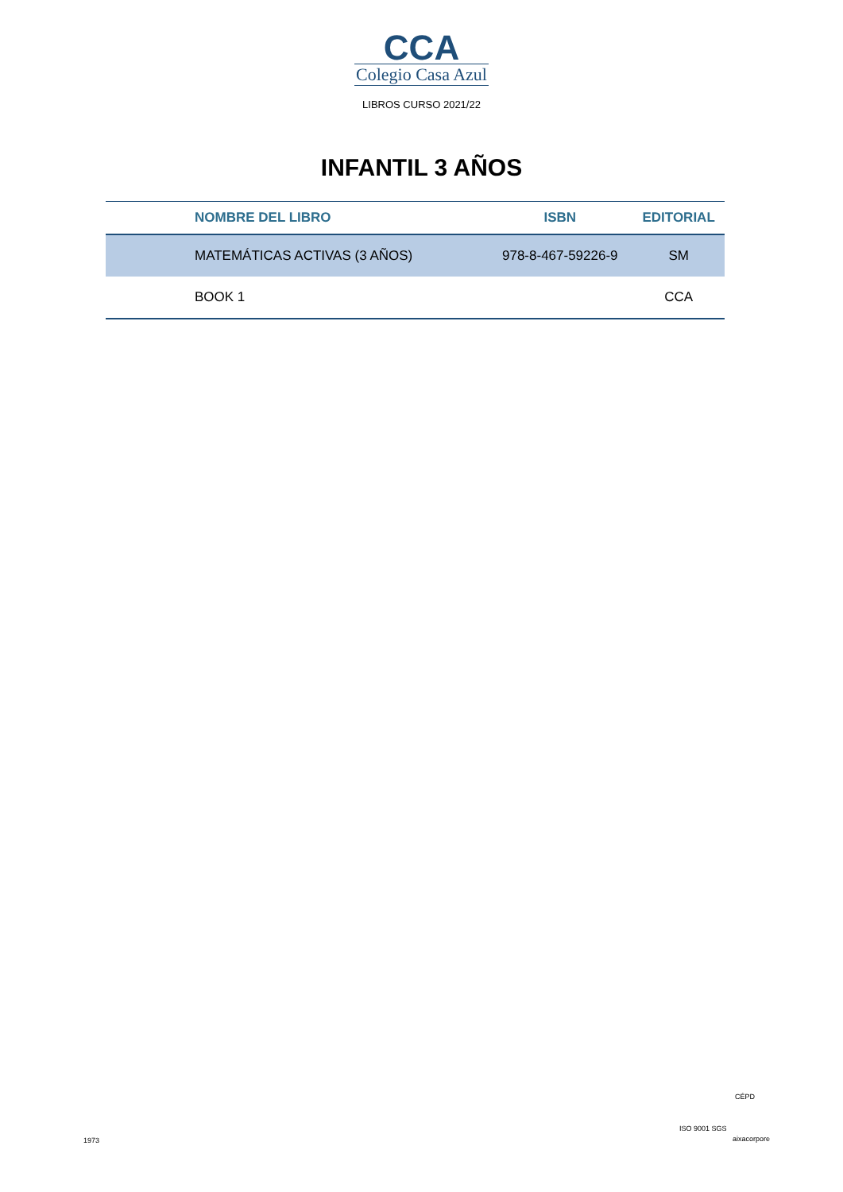CCA
Colegio Casa Azul
LIBROS CURSO 2021/22
INFANTIL 3 AÑOS
| NOMBRE DEL LIBRO | ISBN | EDITORIAL |
| --- | --- | --- |
| MATEMÁTICAS ACTIVAS (3 AÑOS) | 978-8-467-59226-9 | SM |
| BOOK 1 | | CCA |
1973
ISO 9001 SGS
CÉPD
aixacorpore